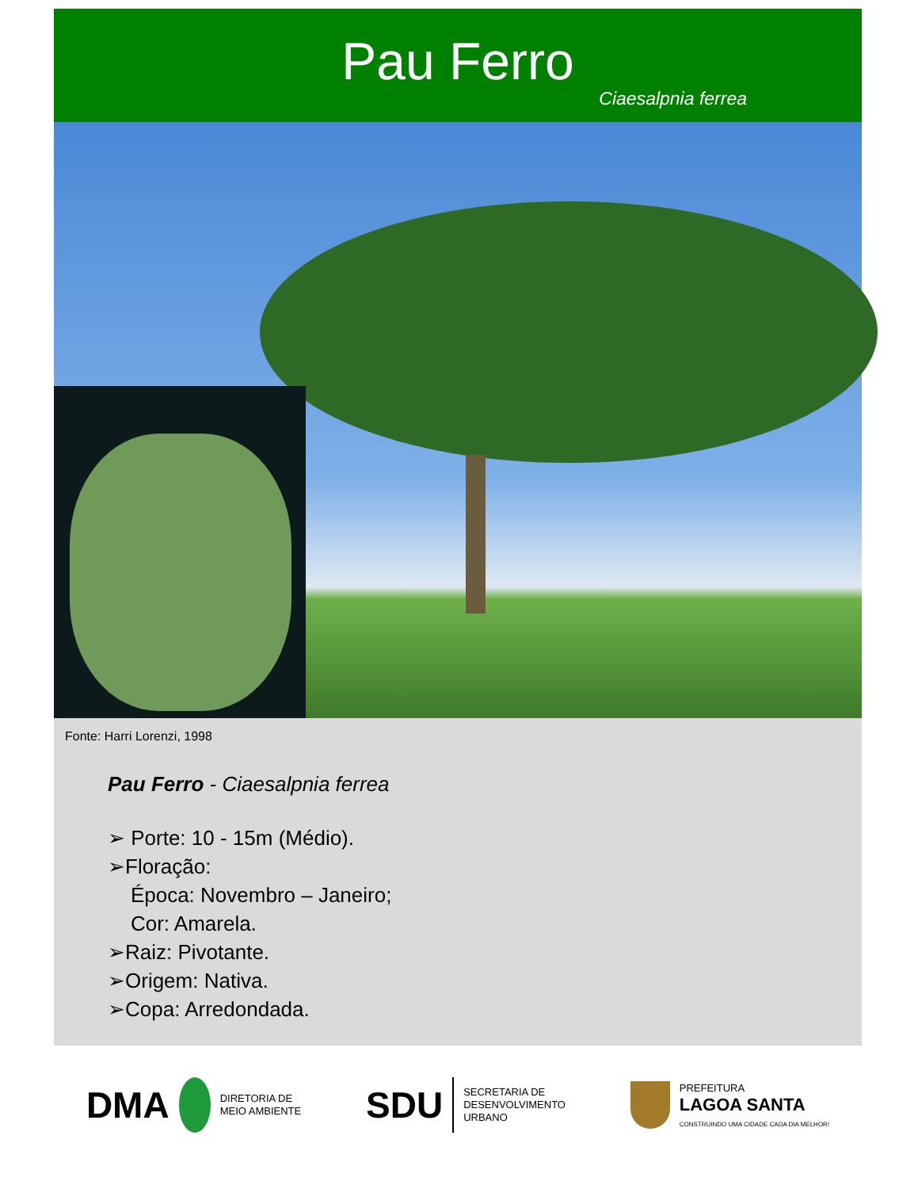Pau Ferro
Ciaesalpnia ferrea
Fonte: Harri Lorenzi, 1998
Pau Ferro - Ciaesalpnia ferrea
➢ Porte: 10 - 15m (Médio).
➢Floração:
Época: Novembro – Janeiro;
Cor: Amarela.
➢Raiz: Pivotante.
➢Origem: Nativa.
➢Copa: Arredondada.
DMA DIRETORIA DE
MEIO AMBIENTE
SDU SECRETARIA DE
DESENVOLVIMENTO
URBANO
PREFEITURA
LAGOA SANTA
CONSTRUINDO UMA CIDADE CADA DIA MELHOR!